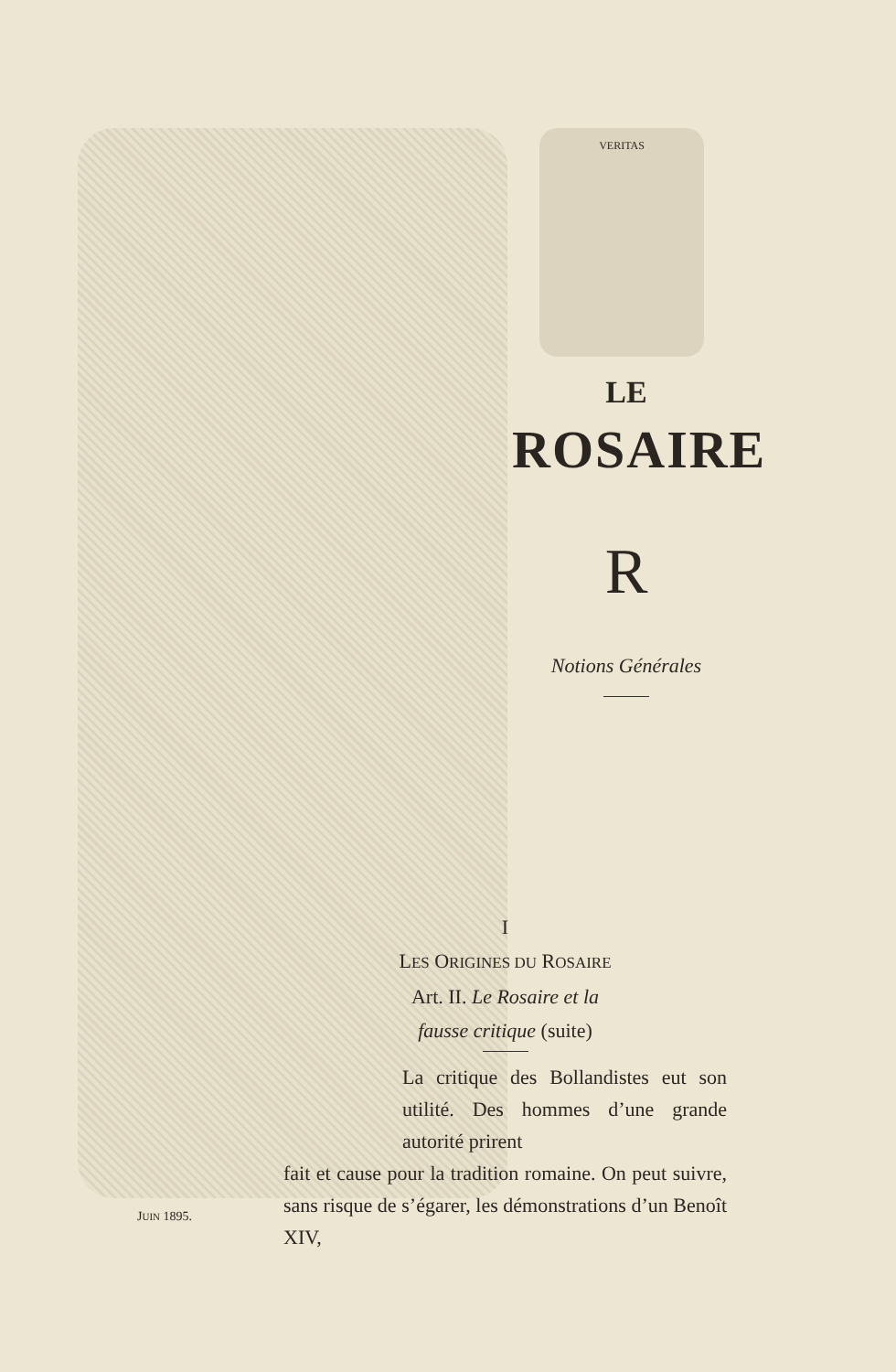VERITAS
LE
ROSAIRE
R
Notions Générales
I
LES ORIGINES DU ROSAIRE
Art. II. Le Rosaire et la
fausse critique (suite)
La critique des Bollandistes eut son utilité. Des hommes d’une grande autorité prirent
fait et cause pour la tradition romaine. On peut suivre, sans risque de s’égarer, les démonstrations d’un Benoît XIV,
JUIN 1895.